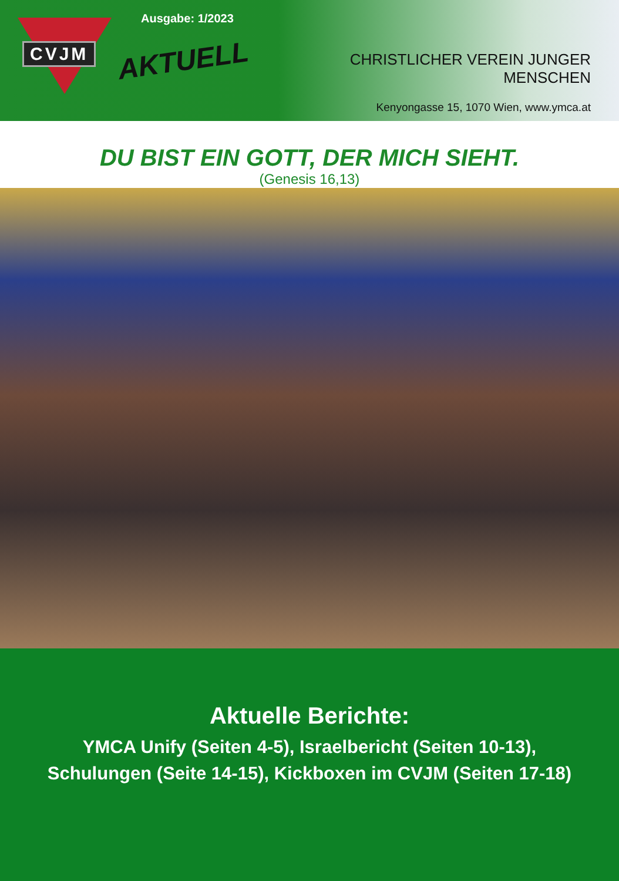CVJM
Ausgabe: 1/2023
AKTUELL
CHRISTLICHER VEREIN JUNGER MENSCHEN
Kenyongasse 15, 1070 Wien, www.ymca.at
DU BIST EIN GOTT, DER MICH SIEHT.
(Genesis 16,13)
Aktuelle Berichte:
YMCA Unify (Seiten 4-5), Israelbericht (Seiten 10-13),
Schulungen (Seite 14-15), Kickboxen im CVJM (Seiten 17-18)